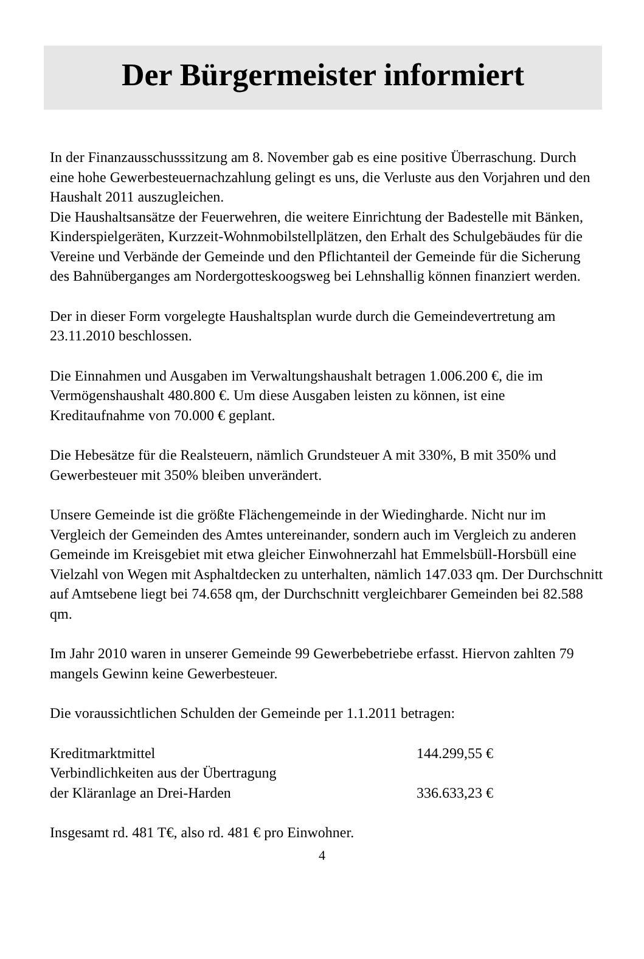Der Bürgermeister informiert
In der Finanzausschusssitzung am 8. November gab es eine positive Überraschung. Durch eine hohe Gewerbesteuernachzahlung gelingt es uns, die Verluste aus den Vorjahren und den Haushalt 2011 auszugleichen.
Die Haushaltsansätze der Feuerwehren, die weitere Einrichtung der Badestelle mit Bänken, Kinderspielgeräten, Kurzzeit-Wohnmobilstellplätzen, den Erhalt des Schulgebäudes für die Vereine und Verbände der Gemeinde und den Pflichtanteil der Gemeinde für die Sicherung des Bahnüberganges am Nordergotteskoogsweg bei Lehnshallig können finanziert werden.
Der in dieser Form vorgelegte Haushaltsplan wurde durch die Gemeindevertretung am 23.11.2010 beschlossen.
Die Einnahmen und Ausgaben im Verwaltungshaushalt betragen 1.006.200 €, die im Vermögenshaushalt 480.800 €. Um diese Ausgaben leisten zu können, ist eine Kreditaufnahme von 70.000 € geplant.
Die Hebesätze für die Realsteuern, nämlich Grundsteuer A mit 330%, B mit 350% und Gewerbesteuer mit 350% bleiben unverändert.
Unsere Gemeinde ist die größte Flächengemeinde in der Wiedingharde. Nicht nur im Vergleich der Gemeinden des Amtes untereinander, sondern auch im Vergleich zu anderen Gemeinde im Kreisgebiet mit etwa gleicher Einwohnerzahl hat Emmelsbüll-Horsbüll eine Vielzahl von Wegen mit Asphaltdecken zu unterhalten, nämlich 147.033 qm. Der Durchschnitt auf Amtsebene liegt bei 74.658 qm, der Durchschnitt vergleichbarer Gemeinden bei 82.588 qm.
Im Jahr 2010 waren in unserer Gemeinde 99 Gewerbebetriebe erfasst. Hiervon zahlten 79 mangels Gewinn keine Gewerbesteuer.
Die voraussichtlichen Schulden der Gemeinde per 1.1.2011 betragen:
| Kreditmarktmittel | 144.299,55 € |
| Verbindlichkeiten aus der Übertragung der Kläranlage an Drei-Harden | 336.633,23 € |
Insgesamt rd. 481 T€, also rd. 481 € pro Einwohner.
4